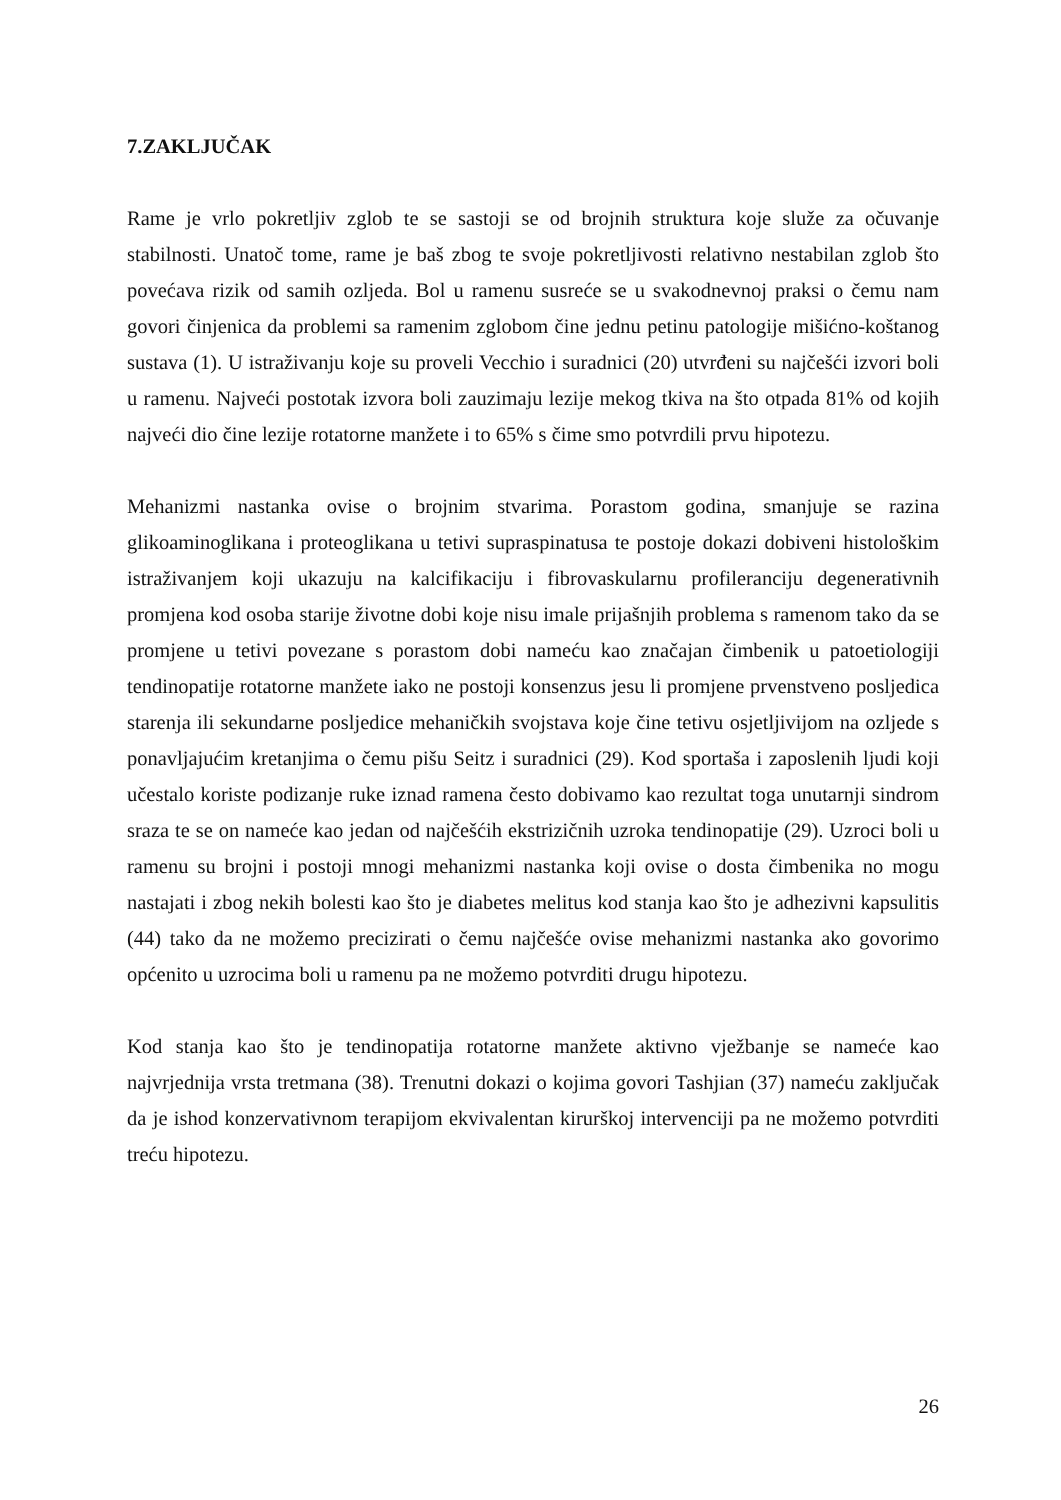7.ZAKLJUČAK
Rame je vrlo pokretljiv zglob te se sastoji se od brojnih struktura koje služe za očuvanje stabilnosti. Unatoč tome, rame je baš zbog te svoje pokretljivosti relativno nestabilan zglob što povećava rizik od samih ozljeda. Bol u ramenu susreće se u svakodnevnoj praksi o čemu nam govori činjenica da problemi sa ramenim zglobom čine jednu petinu patologije mišićno-koštanog sustava (1). U istraživanju koje su proveli Vecchio i suradnici (20) utvrđeni su najčešći izvori boli u ramenu. Najveći postotak izvora boli zauzimaju lezije mekog tkiva na što otpada 81% od kojih najveći dio čine lezije rotatorne manžete i to 65% s čime smo potvrdili prvu hipotezu.
Mehanizmi nastanka ovise o brojnim stvarima. Porastom godina, smanjuje se razina glikoaminoglikana i proteoglikana u tetivi supraspinatusa te postoje dokazi dobiveni histološkim istraživanjem koji ukazuju na kalcifikaciju i fibrovaskularnu profileranciju degenerativnih promjena kod osoba starije životne dobi koje nisu imale prijašnjih problema s ramenom tako da se promjene u tetivi povezane s porastom dobi nameću kao značajan čimbenik u patoetiologiji tendinopatije rotatorne manžete iako ne postoji konsenzus jesu li promjene prvenstveno posljedica starenja ili sekundarne posljedice mehaničkih svojstava koje čine tetivu osjetljivijom na ozljede s ponavljajućim kretanjima o čemu pišu Seitz i suradnici (29). Kod sportaša i zaposlenih ljudi koji učestalo koriste podizanje ruke iznad ramena često dobivamo kao rezultat toga unutarnji sindrom sraza te se on nameće kao jedan od najčešćih ekstrizičnih uzroka tendinopatije (29). Uzroci boli u ramenu su brojni i postoji mnogi mehanizmi nastanka koji ovise o dosta čimbenika no mogu nastajati i zbog nekih bolesti kao što je diabetes melitus kod stanja kao što je adhezivni kapsulitis (44) tako da ne možemo precizirati o čemu najčešće ovise mehanizmi nastanka ako govorimo općenito u uzrocima boli u ramenu pa ne možemo potvrditi drugu hipotezu.
Kod stanja kao što je tendinopatija rotatorne manžete aktivno vježbanje se nameće kao najvrjednija vrsta tretmana (38). Trenutni dokazi o kojima govori Tashjian (37) nameću zaključak da je ishod konzervativnom terapijom ekvivalentan kirurškoj intervenciji pa ne možemo potvrditi treću hipotezu.
26